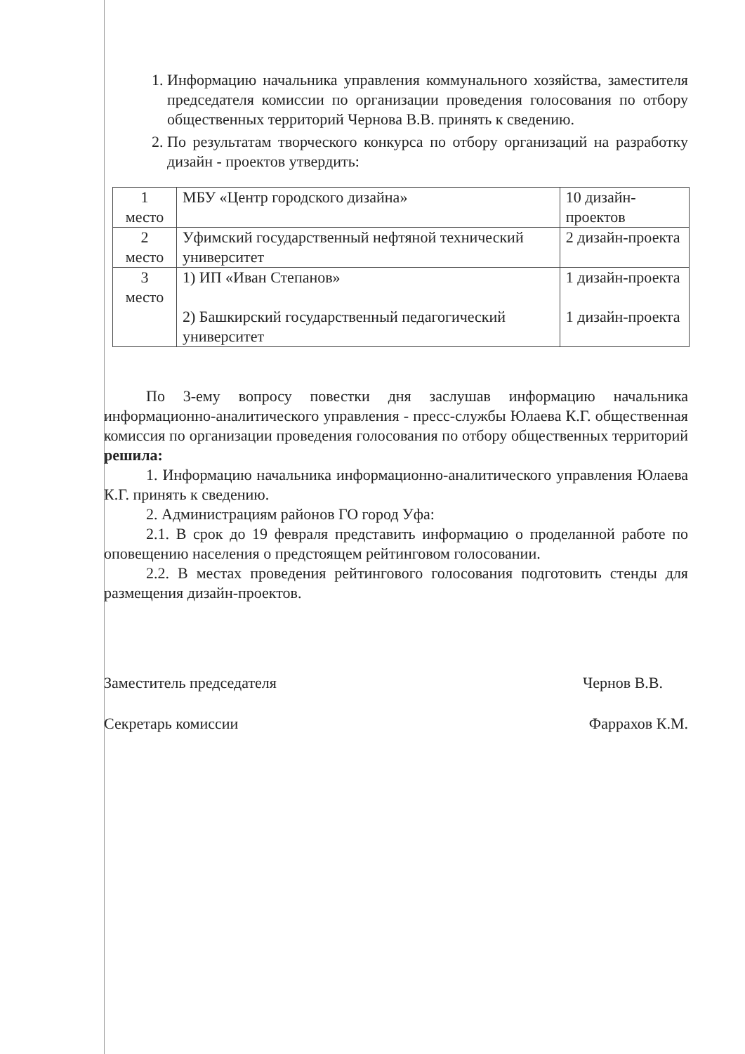1. Информацию начальника управления коммунального хозяйства, заместителя председателя комиссии по организации проведения голосования по отбору общественных территорий Чернова В.В. принять к сведению.
2. По результатам творческого конкурса по отбору организаций на разработку дизайн - проектов утвердить:
| 1 место | МБУ «Центр городского дизайна» | 10 дизайн-проектов |
| 2 место | Уфимский государственный нефтяной технический университет | 2 дизайн-проекта |
| 3 место | 1) ИП «Иван Степанов» 2) Башкирский государственный педагогический университет | 1 дизайн-проекта 1 дизайн-проекта |
По 3-ему вопросу повестки дня заслушав информацию начальника информационно-аналитического управления - пресс-службы Юлаева К.Г. общественная комиссия по организации проведения голосования по отбору общественных территорий решила:
1. Информацию начальника информационно-аналитического управления Юлаева К.Г. принять к сведению.
2. Администрациям районов ГО город Уфа:
2.1. В срок до 19 февраля представить информацию о проделанной работе по оповещению населения о предстоящем рейтинговом голосовании.
2.2. В местах проведения рейтингового голосования подготовить стенды для размещения дизайн-проектов.
Заместитель председателя Чернов В.В.
Секретарь комиссии Фаррахов К.М.